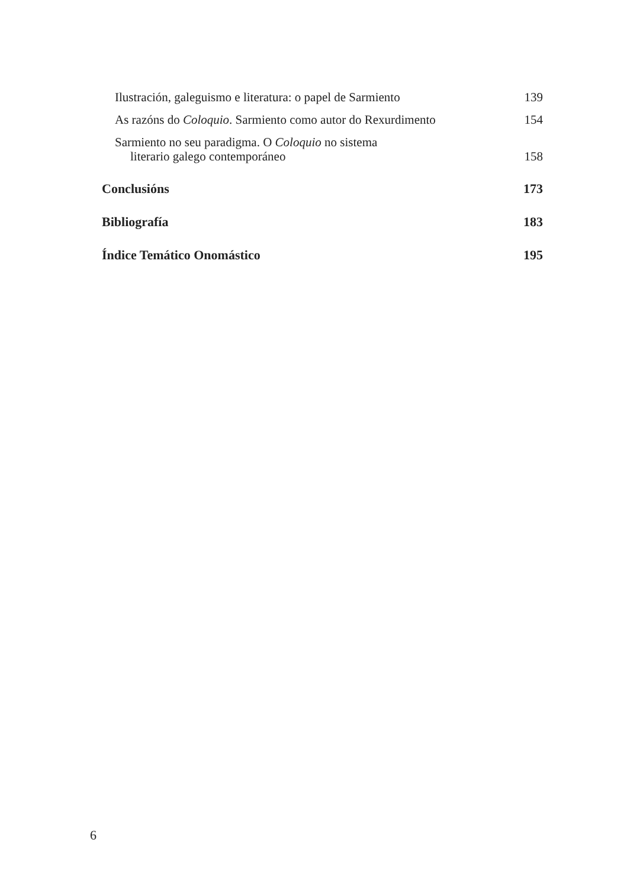Ilustración, galeguismo e literatura: o papel de Sarmiento 139
As razóns do Coloquio. Sarmiento como autor do Rexurdimento 154
Sarmiento no seu paradigma. O Coloquio no sistema
literario galego contemporáneo 158
Conclusións 173
Bibliografía 183
Índice Temático Onomástico 195
6